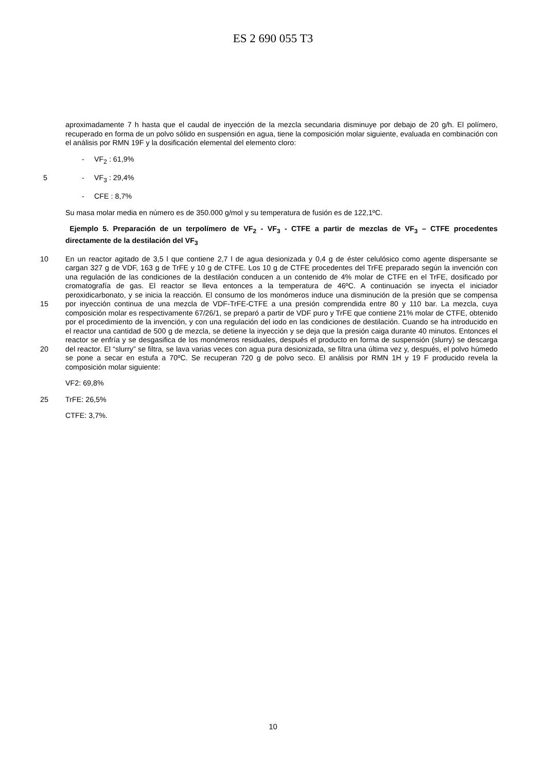ES 2 690 055 T3
aproximadamente 7 h hasta que el caudal de inyección de la mezcla secundaria disminuye por debajo de 20 g/h. El polímero, recuperado en forma de un polvo sólido en suspensión en agua, tiene la composición molar siguiente, evaluada en combinación con el análisis por RMN 19F y la dosificación elemental del elemento cloro:
- VF<sub>2</sub> : 61,9%
5 - VF<sub>3</sub> : 29,4%
- CFE : 8,7%
Su masa molar media en número es de 350.000 g/mol y su temperatura de fusión es de 122,1ºC.
Ejemplo 5. Preparación de un terpolímero de VF<sub>2</sub> - VF<sub>3</sub> - CTFE a partir de mezclas de VF<sub>3</sub> – CTFE procedentes directamente de la destilación del VF<sub>3</sub>
10
15
20
En un reactor agitado de 3,5 l que contiene 2,7 l de agua desionizada y 0,4 g de éster celulósico como agente dispersante se cargan 327 g de VDF, 163 g de TrFE y 10 g de CTFE. Los 10 g de CTFE procedentes del TrFE preparado según la invención con una regulación de las condiciones de la destilación conducen a un contenido de 4% molar de CTFE en el TrFE, dosificado por cromatografía de gas. El reactor se lleva entonces a la temperatura de 46ºC. A continuación se inyecta el iniciador peroxidicarbonato, y se inicia la reacción. El consumo de los monómeros induce una disminución de la presión que se compensa por inyección continua de una mezcla de VDF-TrFE-CTFE a una presión comprendida entre 80 y 110 bar. La mezcla, cuya composición molar es respectivamente 67/26/1, se preparó a partir de VDF puro y TrFE que contiene 21% molar de CTFE, obtenido por el procedimiento de la invención, y con una regulación del iodo en las condiciones de destilación. Cuando se ha introducido en el reactor una cantidad de 500 g de mezcla, se detiene la inyección y se deja que la presión caiga durante 40 minutos. Entonces el reactor se enfría y se desgasifica de los monómeros residuales, después el producto en forma de suspensión (slurry) se descarga del reactor. El “slurry” se filtra, se lava varias veces con agua pura desionizada, se filtra una última vez y, después, el polvo húmedo se pone a secar en estufa a 70ºC. Se recuperan 720 g de polvo seco. El análisis por RMN 1H y 19 F producido revela la composición molar siguiente:
VF2: 69,8%
25 TrFE: 26,5%
CTFE: 3,7%.
10